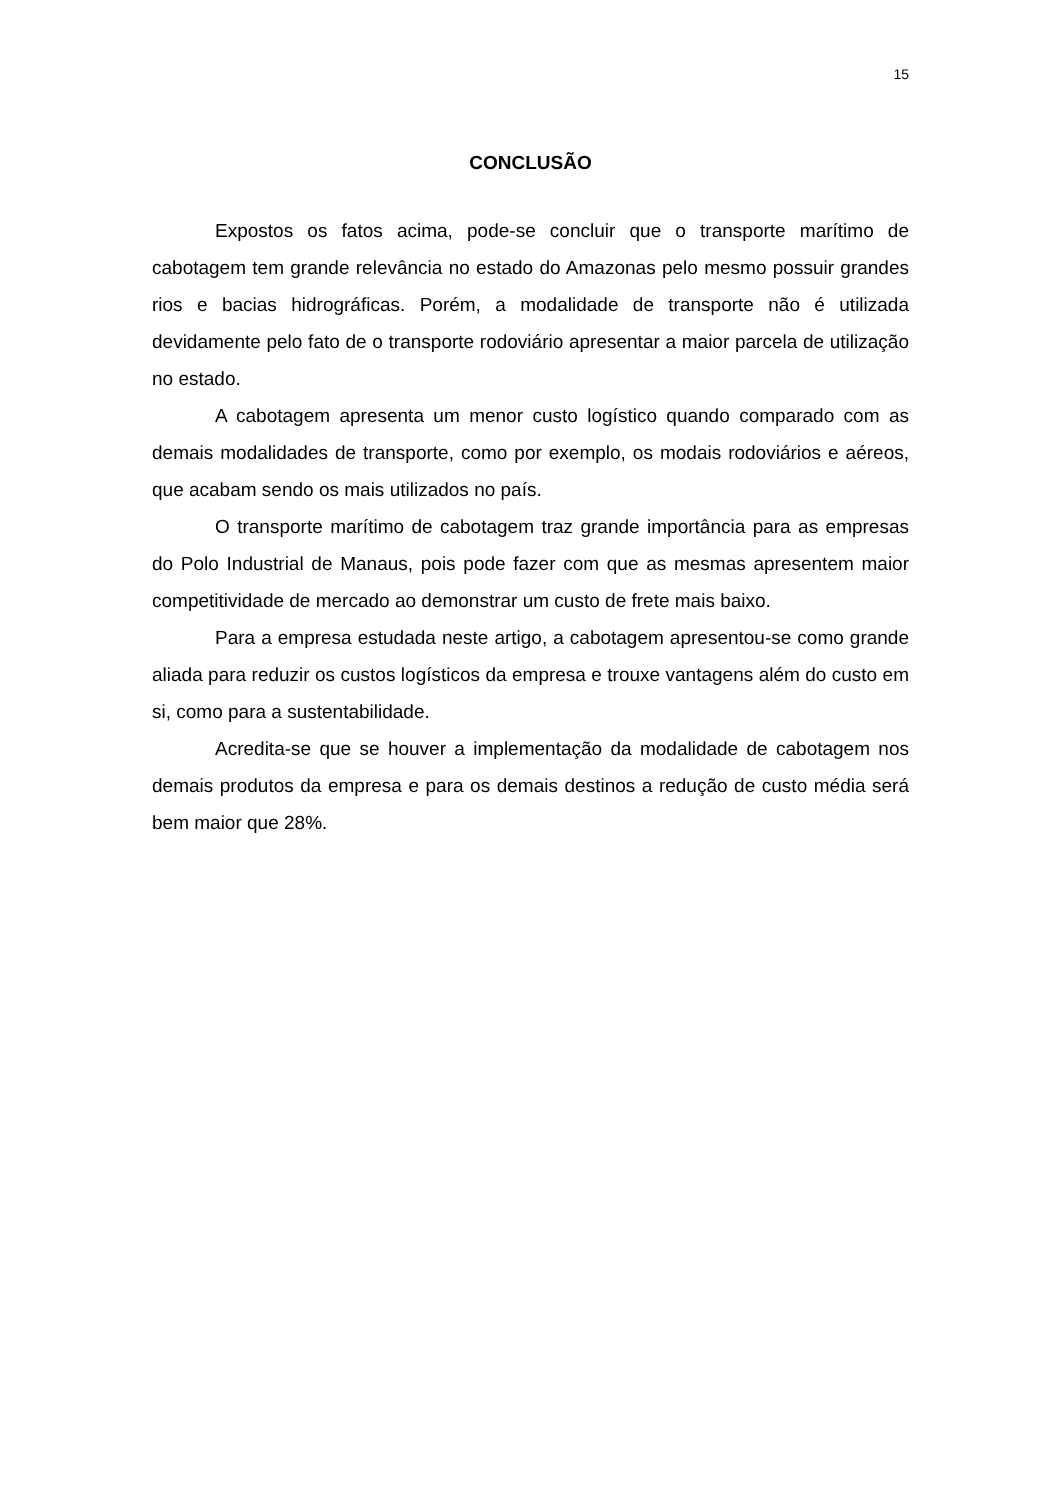15
CONCLUSÃO
Expostos os fatos acima, pode-se concluir que o transporte marítimo de cabotagem tem grande relevância no estado do Amazonas pelo mesmo possuir grandes rios e bacias hidrográficas. Porém, a modalidade de transporte não é utilizada devidamente pelo fato de o transporte rodoviário apresentar a maior parcela de utilização no estado.
A cabotagem apresenta um menor custo logístico quando comparado com as demais modalidades de transporte, como por exemplo, os modais rodoviários e aéreos, que acabam sendo os mais utilizados no país.
O transporte marítimo de cabotagem traz grande importância para as empresas do Polo Industrial de Manaus, pois pode fazer com que as mesmas apresentem maior competitividade de mercado ao demonstrar um custo de frete mais baixo.
Para a empresa estudada neste artigo, a cabotagem apresentou-se como grande aliada para reduzir os custos logísticos da empresa e trouxe vantagens além do custo em si, como para a sustentabilidade.
Acredita-se que se houver a implementação da modalidade de cabotagem nos demais produtos da empresa e para os demais destinos a redução de custo média será bem maior que 28%.